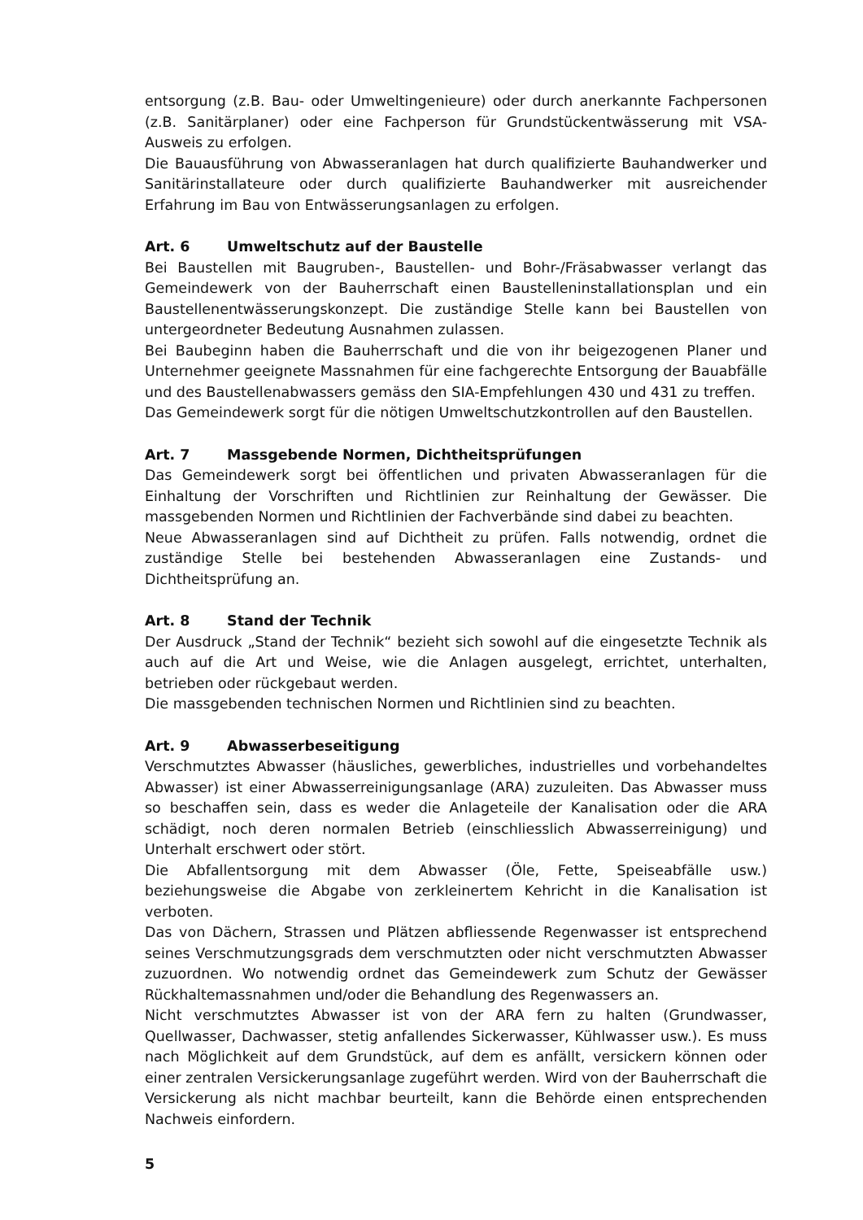entsorgung (z.B. Bau- oder Umweltingenieure) oder durch anerkannte Fachpersonen (z.B. Sanitärplaner) oder eine Fachperson für Grundstückentwässerung mit VSA-Ausweis zu erfolgen.
Die Bauausführung von Abwasseranlagen hat durch qualifizierte Bauhandwerker und Sanitärinstallateure oder durch qualifizierte Bauhandwerker mit ausreichender Erfahrung im Bau von Entwässerungsanlagen zu erfolgen.
Art. 6 Umweltschutz auf der Baustelle
Bei Baustellen mit Baugruben-, Baustellen- und Bohr-/Fräsabwasser verlangt das Gemeindewerk von der Bauherrschaft einen Baustelleninstallationsplan und ein Baustellenentwässerungskonzept. Die zuständige Stelle kann bei Baustellen von untergeordneter Bedeutung Ausnahmen zulassen.
Bei Baubeginn haben die Bauherrschaft und die von ihr beigezogenen Planer und Unternehmer geeignete Massnahmen für eine fachgerechte Entsorgung der Bauabfälle und des Baustellenabwassers gemäss den SIA-Empfehlungen 430 und 431 zu treffen.
Das Gemeindewerk sorgt für die nötigen Umweltschutzkontrollen auf den Baustellen.
Art. 7 Massgebende Normen, Dichtheitsprüfungen
Das Gemeindewerk sorgt bei öffentlichen und privaten Abwasseranlagen für die Einhaltung der Vorschriften und Richtlinien zur Reinhaltung der Gewässer. Die massgebenden Normen und Richtlinien der Fachverbände sind dabei zu beachten.
Neue Abwasseranlagen sind auf Dichtheit zu prüfen. Falls notwendig, ordnet die zuständige Stelle bei bestehenden Abwasseranlagen eine Zustands- und Dichtheitsprüfung an.
Art. 8 Stand der Technik
Der Ausdruck „Stand der Technik“ bezieht sich sowohl auf die eingesetzte Technik als auch auf die Art und Weise, wie die Anlagen ausgelegt, errichtet, unterhalten, betrieben oder rückgebaut werden.
Die massgebenden technischen Normen und Richtlinien sind zu beachten.
Art. 9 Abwasserbeseitigung
Verschmutztes Abwasser (häusliches, gewerbliches, industrielles und vorbehandeltes Abwasser) ist einer Abwasserreinigungsanlage (ARA) zuzuleiten. Das Abwasser muss so beschaffen sein, dass es weder die Anlageteile der Kanalisation oder die ARA schädigt, noch deren normalen Betrieb (einschliesslich Abwasserreinigung) und Unterhalt erschwert oder stört.
Die Abfallentsorgung mit dem Abwasser (Öle, Fette, Speiseabfälle usw.) beziehungsweise die Abgabe von zerkleinertem Kehricht in die Kanalisation ist verboten.
Das von Dächern, Strassen und Plätzen abfliessende Regenwasser ist entsprechend seines Verschmutzungsgrads dem verschmutzten oder nicht verschmutzten Abwasser zuzuordnen. Wo notwendig ordnet das Gemeindewerk zum Schutz der Gewässer Rückhaltemassnahmen und/oder die Behandlung des Regenwassers an.
Nicht verschmutztes Abwasser ist von der ARA fern zu halten (Grundwasser, Quellwasser, Dachwasser, stetig anfallendes Sickerwasser, Kühlwasser usw.). Es muss nach Möglichkeit auf dem Grundstück, auf dem es anfällt, versickern können oder einer zentralen Versickerungsanlage zugeführt werden. Wird von der Bauherrschaft die Versickerung als nicht machbar beurteilt, kann die Behörde einen entsprechenden Nachweis einfordern.
5